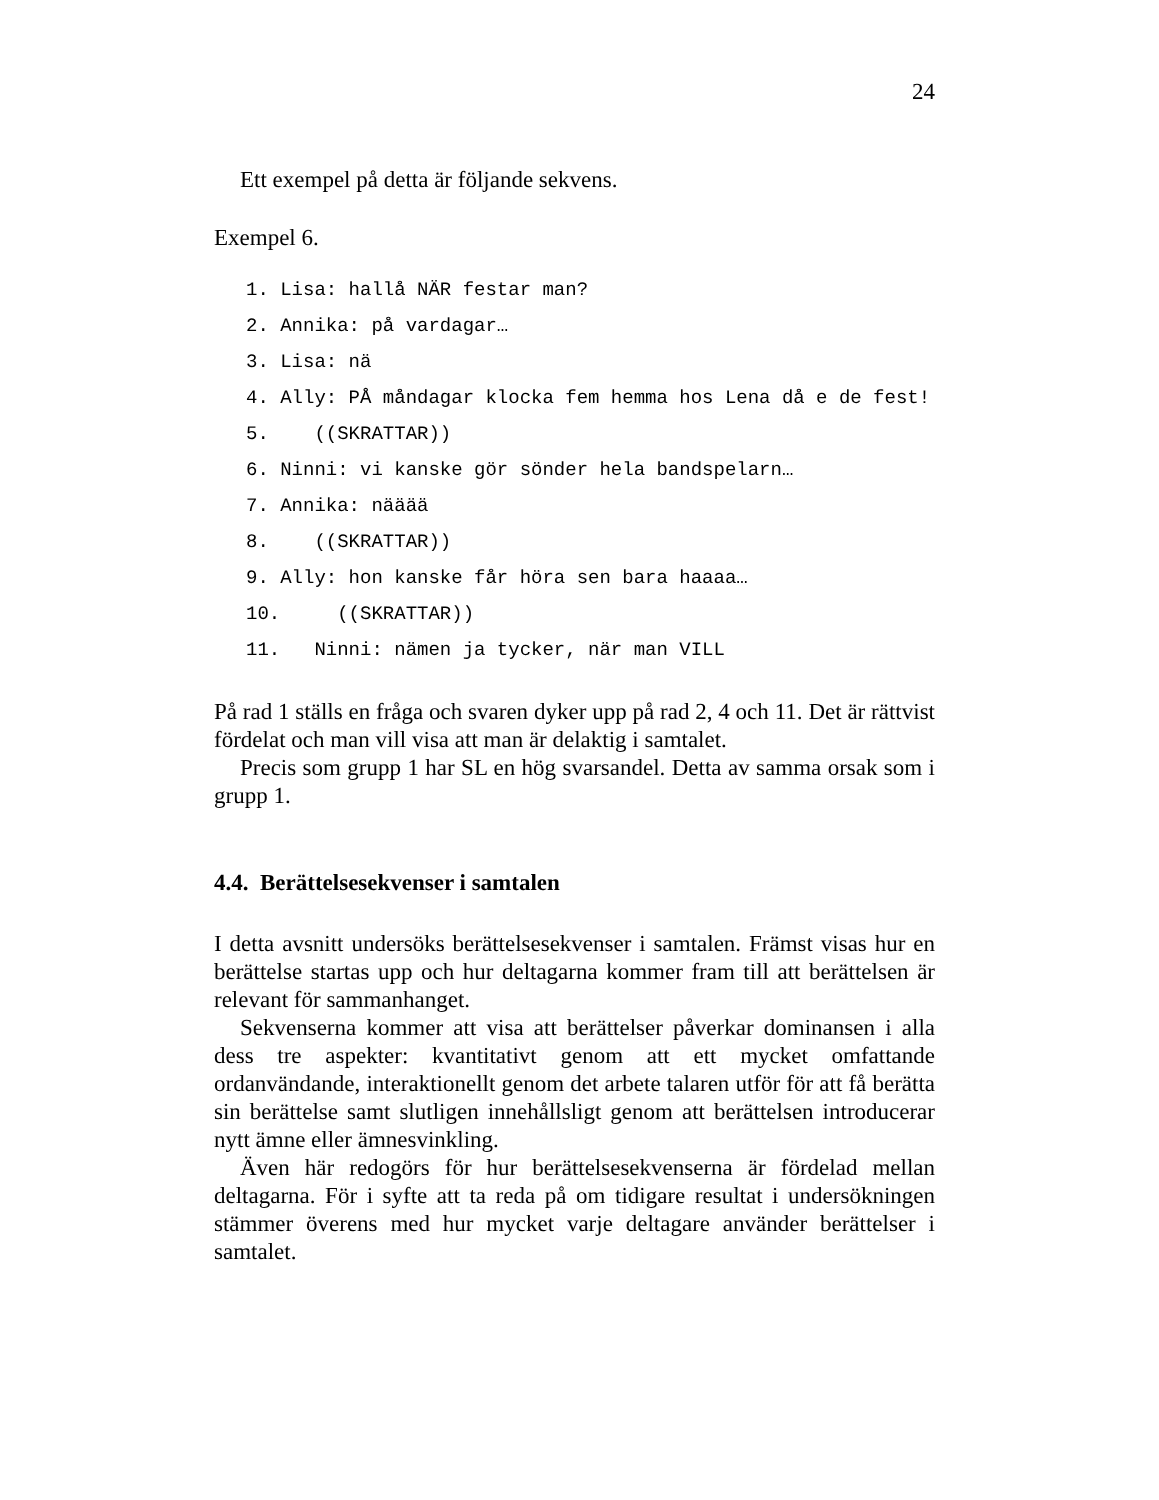24
Ett exempel på detta är följande sekvens.
Exempel 6.
1. Lisa: hallå NÄR festar man?
2. Annika: på vardagar…
3. Lisa: nä
4. Ally: PÅ måndagar klocka fem hemma hos Lena då e de fest!
5. ((SKRATTAR))
6. Ninni: vi kanske gör sönder hela bandspelarn…
7. Annika: nääää
8. ((SKRATTAR))
9. Ally: hon kanske får höra sen bara haaaa…
10. ((SKRATTAR))
11. Ninni: nämen ja tycker, när man VILL
På rad 1 ställs en fråga och svaren dyker upp på rad 2, 4 och 11. Det är rättvist fördelat och man vill visa att man är delaktig i samtalet.
Precis som grupp 1 har SL en hög svarsandel. Detta av samma orsak som i grupp 1.
4.4. Berättelsesekvenser i samtalen
I detta avsnitt undersöks berättelsesekvenser i samtalen. Främst visas hur en berättelse startas upp och hur deltagarna kommer fram till att berättelsen är relevant för sammanhanget.
Sekvenserna kommer att visa att berättelser påverkar dominansen i alla dess tre aspekter: kvantitativt genom att ett mycket omfattande ordanvändande, interaktionellt genom det arbete talaren utför för att få berätta sin berättelse samt slutligen innehållsligt genom att berättelsen introducerar nytt ämne eller ämnesvinkling.
Även här redogörs för hur berättelsesekvenserna är fördelad mellan deltagarna. För i syfte att ta reda på om tidigare resultat i undersökningen stämmer överens med hur mycket varje deltagare använder berättelser i samtalet.